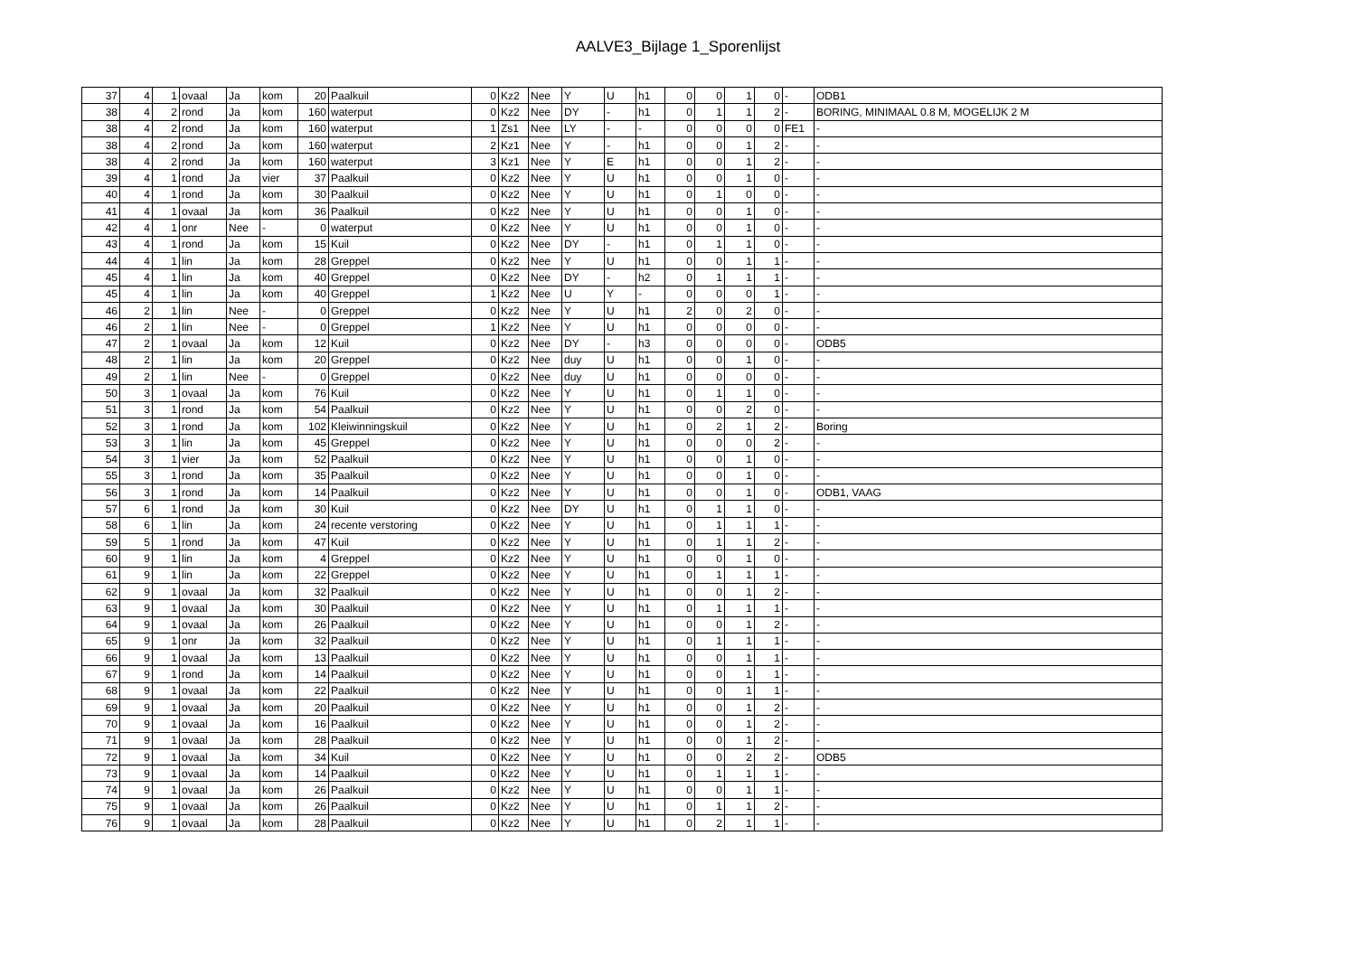AALVE3_Bijlage 1_Sporenlijst
| 37 | 4 | 1 | ovaal | Ja | kom | 20 | Paalkuil | 0 | Kz2 | Nee | Y | U | h1 | 0 | 0 | 1 | 0 | - | ODB1 |
| 38 | 4 | 2 | rond | Ja | kom | 160 | waterput | 0 | Kz2 | Nee | DY | - | h1 | 0 | 1 | 1 | 2 | - | BORING, MINIMAAL 0.8 M, MOGELIJK 2 M |
| 38 | 4 | 2 | rond | Ja | kom | 160 | waterput | 1 | Zs1 | Nee | LY | - | - | 0 | 0 | 0 | 0 | FE1 | - |
| 38 | 4 | 2 | rond | Ja | kom | 160 | waterput | 2 | Kz1 | Nee | Y | - | h1 | 0 | 0 | 1 | 2 | - | - |
| 38 | 4 | 2 | rond | Ja | kom | 160 | waterput | 3 | Kz1 | Nee | Y | E | h1 | 0 | 0 | 1 | 2 | - | - |
| 39 | 4 | 1 | rond | Ja | vier | 37 | Paalkuil | 0 | Kz2 | Nee | Y | U | h1 | 0 | 0 | 1 | 0 | - | - |
| 40 | 4 | 1 | rond | Ja | kom | 30 | Paalkuil | 0 | Kz2 | Nee | Y | U | h1 | 0 | 1 | 0 | 0 | - | - |
| 41 | 4 | 1 | ovaal | Ja | kom | 36 | Paalkuil | 0 | Kz2 | Nee | Y | U | h1 | 0 | 0 | 1 | 0 | - | - |
| 42 | 4 | 1 | onr | Nee | - | 0 | waterput | 0 | Kz2 | Nee | Y | U | h1 | 0 | 0 | 1 | 0 | - | - |
| 43 | 4 | 1 | rond | Ja | kom | 15 | Kuil | 0 | Kz2 | Nee | DY | - | h1 | 0 | 1 | 1 | 0 | - | - |
| 44 | 4 | 1 | lin | Ja | kom | 28 | Greppel | 0 | Kz2 | Nee | Y | U | h1 | 0 | 0 | 1 | 1 | - | - |
| 45 | 4 | 1 | lin | Ja | kom | 40 | Greppel | 0 | Kz2 | Nee | DY | - | h2 | 0 | 1 | 1 | 1 | - | - |
| 45 | 4 | 1 | lin | Ja | kom | 40 | Greppel | 1 | Kz2 | Nee | U | Y | - | 0 | 0 | 0 | 1 | - | - |
| 46 | 2 | 1 | lin | Nee | - | 0 | Greppel | 0 | Kz2 | Nee | Y | U | h1 | 2 | 0 | 2 | 0 | - | - |
| 46 | 2 | 1 | lin | Nee | - | 0 | Greppel | 1 | Kz2 | Nee | Y | U | h1 | 0 | 0 | 0 | 0 | - | - |
| 47 | 2 | 1 | ovaal | Ja | kom | 12 | Kuil | 0 | Kz2 | Nee | DY | - | h3 | 0 | 0 | 0 | 0 | - | ODB5 |
| 48 | 2 | 1 | lin | Ja | kom | 20 | Greppel | 0 | Kz2 | Nee | duy | U | h1 | 0 | 0 | 1 | 0 | - | - |
| 49 | 2 | 1 | lin | Nee | - | 0 | Greppel | 0 | Kz2 | Nee | duy | U | h1 | 0 | 0 | 0 | 0 | - | - |
| 50 | 3 | 1 | ovaal | Ja | kom | 76 | Kuil | 0 | Kz2 | Nee | Y | U | h1 | 0 | 1 | 1 | 0 | - | - |
| 51 | 3 | 1 | rond | Ja | kom | 54 | Paalkuil | 0 | Kz2 | Nee | Y | U | h1 | 0 | 0 | 2 | 0 | - | - |
| 52 | 3 | 1 | rond | Ja | kom | 102 | Kleiwinningskuil | 0 | Kz2 | Nee | Y | U | h1 | 0 | 2 | 1 | 2 | - | Boring |
| 53 | 3 | 1 | lin | Ja | kom | 45 | Greppel | 0 | Kz2 | Nee | Y | U | h1 | 0 | 0 | 0 | 2 | - | - |
| 54 | 3 | 1 | vier | Ja | kom | 52 | Paalkuil | 0 | Kz2 | Nee | Y | U | h1 | 0 | 0 | 1 | 0 | - | - |
| 55 | 3 | 1 | rond | Ja | kom | 35 | Paalkuil | 0 | Kz2 | Nee | Y | U | h1 | 0 | 0 | 1 | 0 | - | - |
| 56 | 3 | 1 | rond | Ja | kom | 14 | Paalkuil | 0 | Kz2 | Nee | Y | U | h1 | 0 | 0 | 1 | 0 | - | ODB1, VAAG |
| 57 | 6 | 1 | rond | Ja | kom | 30 | Kuil | 0 | Kz2 | Nee | DY | U | h1 | 0 | 1 | 1 | 0 | - | - |
| 58 | 6 | 1 | lin | Ja | kom | 24 | recente verstoring | 0 | Kz2 | Nee | Y | U | h1 | 0 | 1 | 1 | 1 | - | - |
| 59 | 5 | 1 | rond | Ja | kom | 47 | Kuil | 0 | Kz2 | Nee | Y | U | h1 | 0 | 1 | 1 | 2 | - | - |
| 60 | 9 | 1 | lin | Ja | kom | 4 | Greppel | 0 | Kz2 | Nee | Y | U | h1 | 0 | 0 | 1 | 0 | - | - |
| 61 | 9 | 1 | lin | Ja | kom | 22 | Greppel | 0 | Kz2 | Nee | Y | U | h1 | 0 | 1 | 1 | 1 | - | - |
| 62 | 9 | 1 | ovaal | Ja | kom | 32 | Paalkuil | 0 | Kz2 | Nee | Y | U | h1 | 0 | 0 | 1 | 2 | - | - |
| 63 | 9 | 1 | ovaal | Ja | kom | 30 | Paalkuil | 0 | Kz2 | Nee | Y | U | h1 | 0 | 1 | 1 | 1 | - | - |
| 64 | 9 | 1 | ovaal | Ja | kom | 26 | Paalkuil | 0 | Kz2 | Nee | Y | U | h1 | 0 | 0 | 1 | 2 | - | - |
| 65 | 9 | 1 | onr | Ja | kom | 32 | Paalkuil | 0 | Kz2 | Nee | Y | U | h1 | 0 | 1 | 1 | 1 | - | - |
| 66 | 9 | 1 | ovaal | Ja | kom | 13 | Paalkuil | 0 | Kz2 | Nee | Y | U | h1 | 0 | 0 | 1 | 1 | - | - |
| 67 | 9 | 1 | rond | Ja | kom | 14 | Paalkuil | 0 | Kz2 | Nee | Y | U | h1 | 0 | 0 | 1 | 1 | - | - |
| 68 | 9 | 1 | ovaal | Ja | kom | 22 | Paalkuil | 0 | Kz2 | Nee | Y | U | h1 | 0 | 0 | 1 | 1 | - | - |
| 69 | 9 | 1 | ovaal | Ja | kom | 20 | Paalkuil | 0 | Kz2 | Nee | Y | U | h1 | 0 | 0 | 1 | 2 | - | - |
| 70 | 9 | 1 | ovaal | Ja | kom | 16 | Paalkuil | 0 | Kz2 | Nee | Y | U | h1 | 0 | 0 | 1 | 2 | - | - |
| 71 | 9 | 1 | ovaal | Ja | kom | 28 | Paalkuil | 0 | Kz2 | Nee | Y | U | h1 | 0 | 0 | 1 | 2 | - | - |
| 72 | 9 | 1 | ovaal | Ja | kom | 34 | Kuil | 0 | Kz2 | Nee | Y | U | h1 | 0 | 0 | 2 | 2 | - | ODB5 |
| 73 | 9 | 1 | ovaal | Ja | kom | 14 | Paalkuil | 0 | Kz2 | Nee | Y | U | h1 | 0 | 1 | 1 | 1 | - | - |
| 74 | 9 | 1 | ovaal | Ja | kom | 26 | Paalkuil | 0 | Kz2 | Nee | Y | U | h1 | 0 | 0 | 1 | 1 | - | - |
| 75 | 9 | 1 | ovaal | Ja | kom | 26 | Paalkuil | 0 | Kz2 | Nee | Y | U | h1 | 0 | 1 | 1 | 2 | - | - |
| 76 | 9 | 1 | ovaal | Ja | kom | 28 | Paalkuil | 0 | Kz2 | Nee | Y | U | h1 | 0 | 2 | 1 | 1 | - | - |